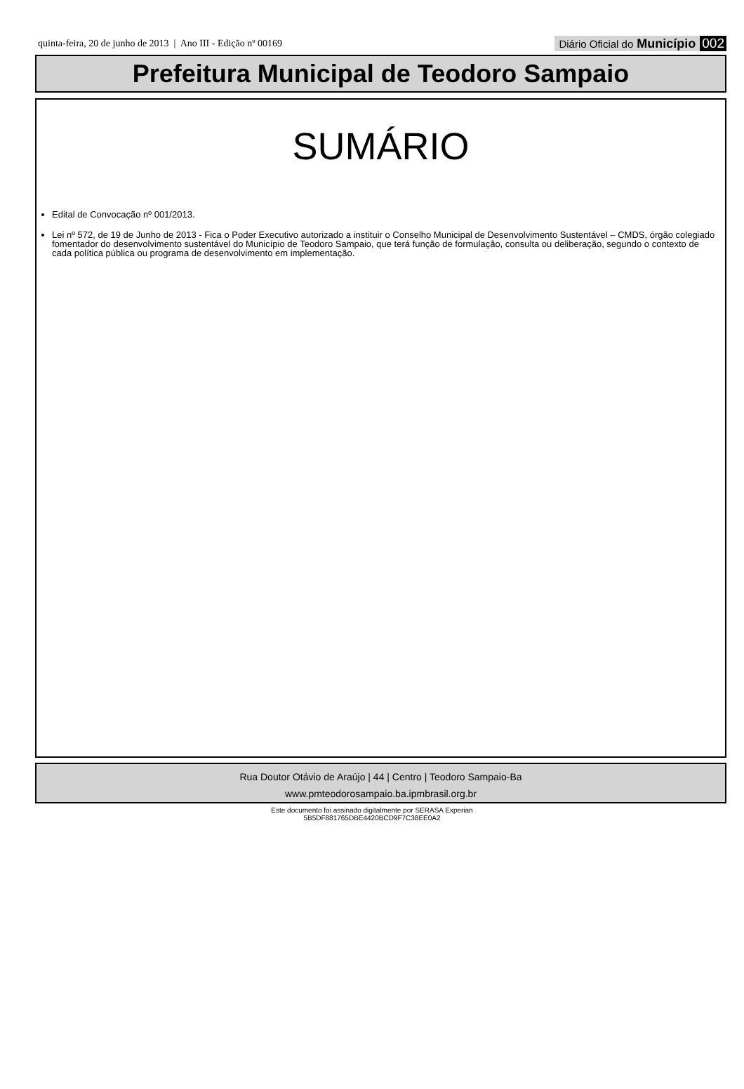quinta-feira, 20 de junho de 2013 | Ano III - Edição nº 00169
Diário Oficial do Município 002
Prefeitura Municipal de Teodoro Sampaio
SUMÁRIO
Edital de Convocação nº 001/2013.
Lei nº 572, de 19 de Junho de 2013 - Fica o Poder Executivo autorizado a instituir o Conselho Municipal de Desenvolvimento Sustentável – CMDS, órgão colegiado fomentador do desenvolvimento sustentável do Município de Teodoro Sampaio, que terá função de formulação, consulta ou deliberação, segundo o contexto de cada política pública ou programa de desenvolvimento em implementação.
Rua Doutor Otávio de Araújo | 44 | Centro | Teodoro Sampaio-Ba
www.pmteodorosampaio.ba.ipmbrasil.org.br
Este documento foi assinado digitalmente por SERASA Experian
5B5DF881765DBE4420BCD9F7C38EE0A2